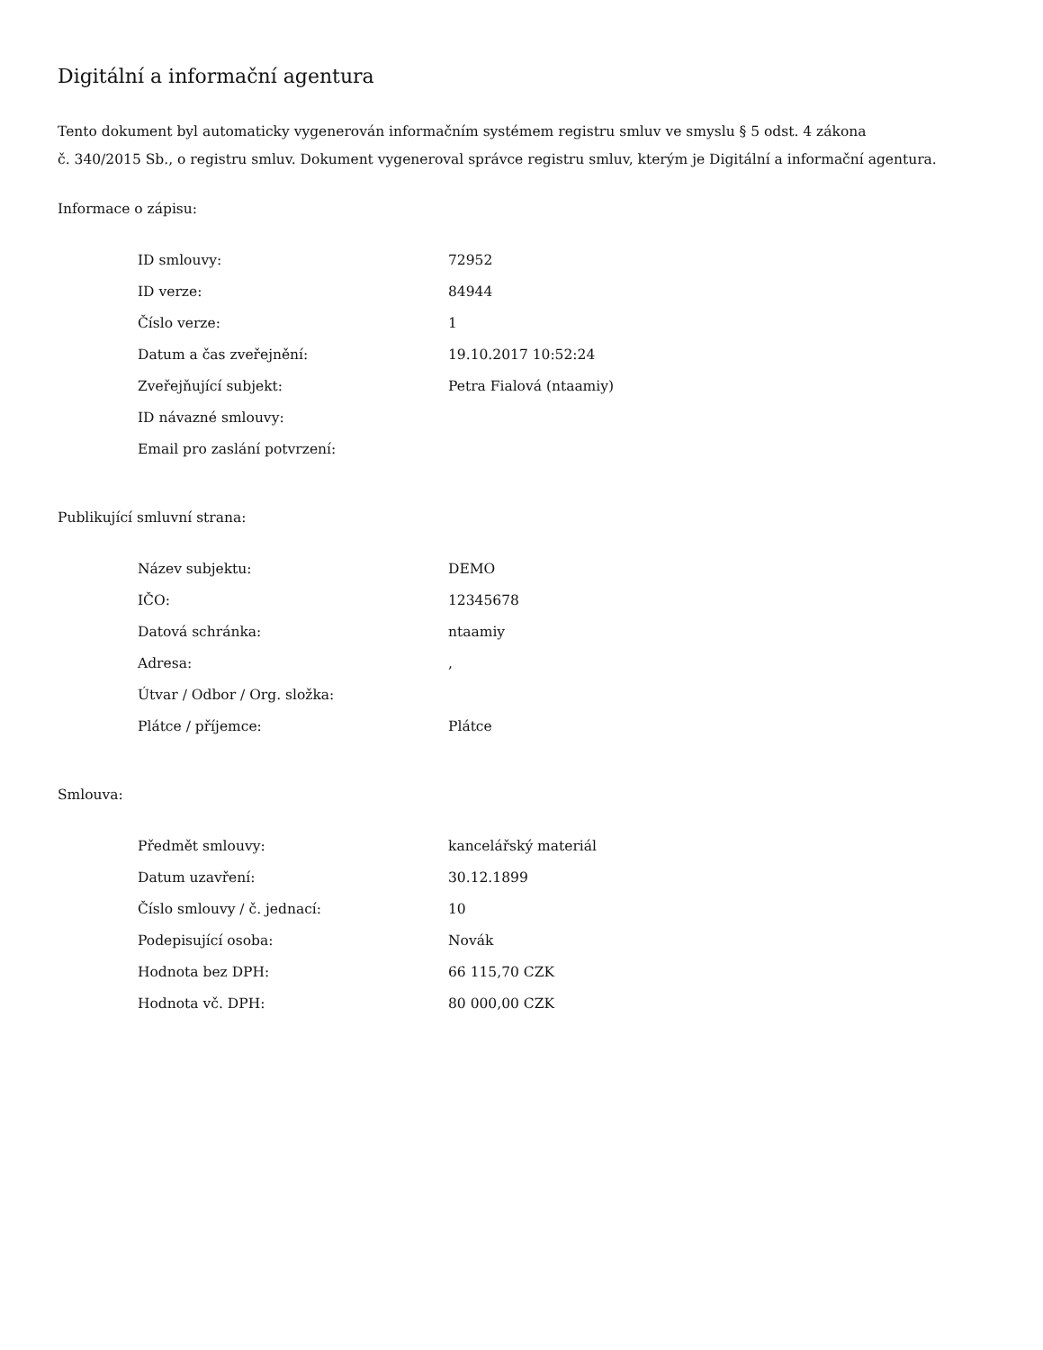Digitální a informační agentura
Tento dokument byl automaticky vygenerován informačním systémem registru smluv ve smyslu § 5 odst. 4 zákona
č. 340/2015 Sb., o registru smluv. Dokument vygeneroval správce registru smluv, kterým je Digitální a informační agentura.
Informace o zápisu:
| ID smlouvy: | 72952 |
| ID verze: | 84944 |
| Číslo verze: | 1 |
| Datum a čas zveřejnění: | 19.10.2017 10:52:24 |
| Zveřejňující subjekt: | Petra Fialová (ntaamiy) |
| ID návazné smlouvy: | |
| Email pro zaslání potvrzení: | |
Publikující smluvní strana:
| Název subjektu: | DEMO |
| IČO: | 12345678 |
| Datová schránka: | ntaamiy |
| Adresa: | , |
| Útvar / Odbor / Org. složka: | |
| Plátce / příjemce: | Plátce |
Smlouva:
| Předmět smlouvy: | kancelářský materiál |
| Datum uzavření: | 30.12.1899 |
| Číslo smlouvy / č. jednací: | 10 |
| Podepisující osoba: | Novák |
| Hodnota bez DPH: | 66 115,70 CZK |
| Hodnota vč. DPH: | 80 000,00 CZK |